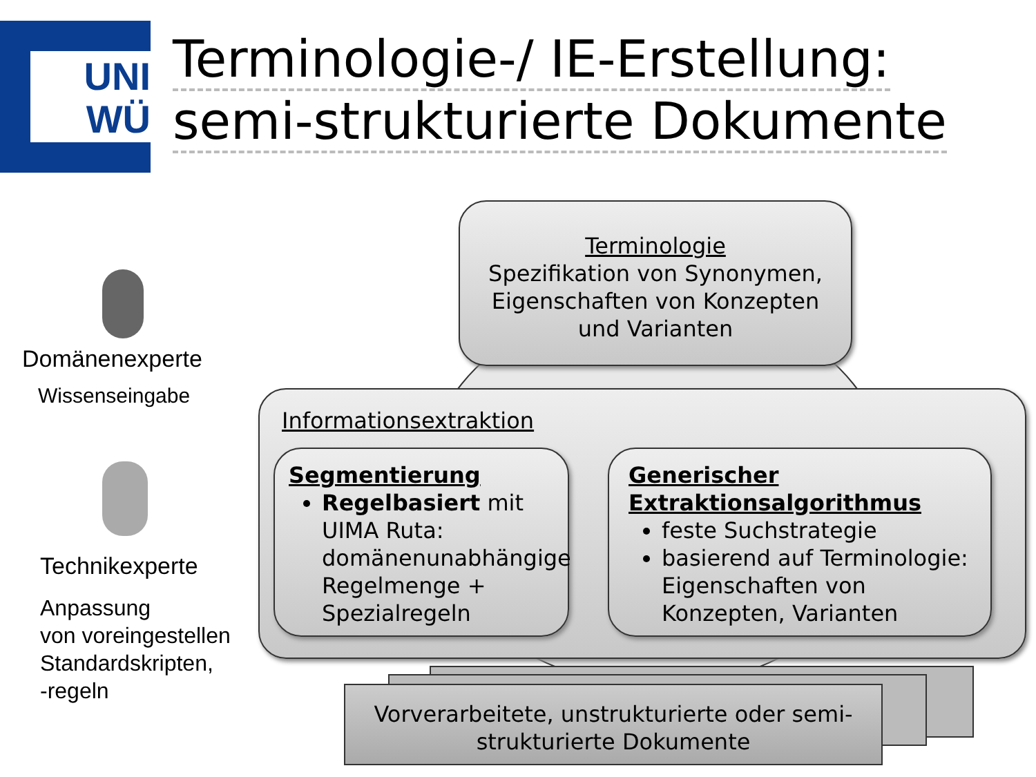UNI
WÜ
Terminologie-/ IE-Erstellung:
semi-strukturierte Dokumente
Domänenexperte
Wissenseingabe
Technikexperte
Anpassung
von voreingestellen
Standardskripten,
-regeln
Terminologie
Spezifikation von Synonymen,
Eigenschaften von Konzepten
und Varianten
Informationsextraktion
Segmentierung
Regelbasiert mit UIMA Ruta: domänenunabhängige Regelmenge + Spezialregeln
Generischer Extraktionsalgorithmus
feste Suchstrategie
basierend auf Terminologie: Eigenschaften von Konzepten, Varianten
Vorverarbeitete, unstrukturierte oder semi-
strukturierte Dokumente